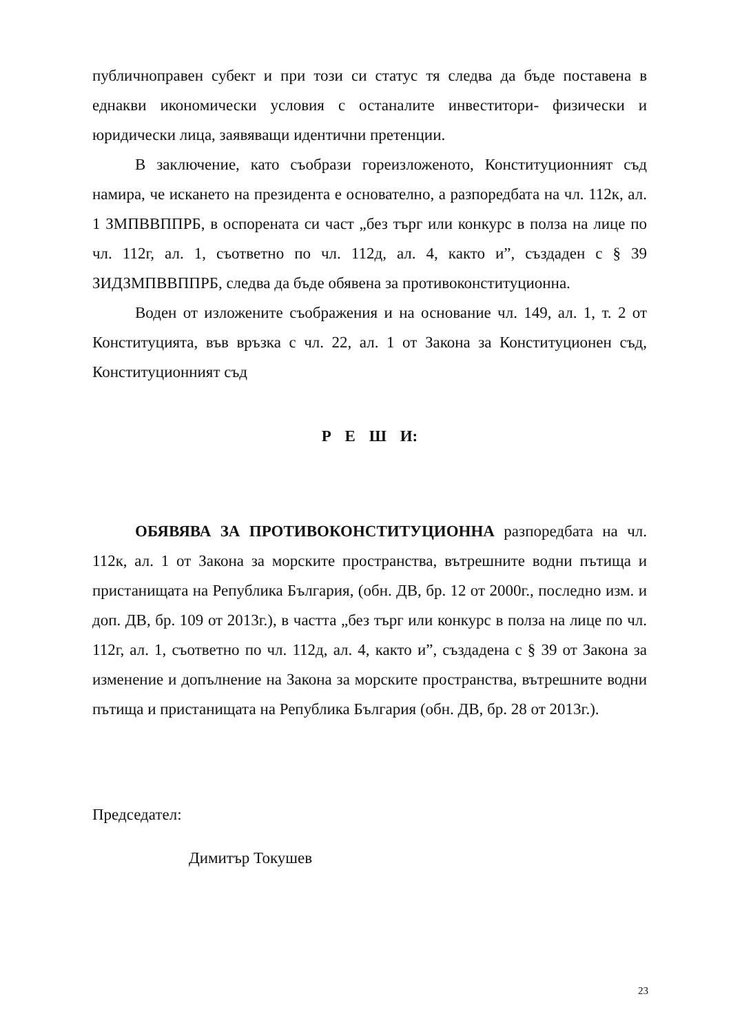публичноправен субект и при този си статус тя следва да бъде поставена в еднакви икономически условия с останалите инвеститори- физически и юридически лица, заявяващи идентични претенции.
В заключение, като съобрази гореизложеното, Конституционният съд намира, че искането на президента е основателно, а разпоредбата на чл. 112к, ал. 1 ЗМПВВППРБ, в оспорената си част „без търг или конкурс в полза на лице по чл. 112г, ал. 1, съответно по чл. 112д, ал. 4, както и”, създаден с § 39 ЗИДЗМПВВППРБ, следва да бъде обявена за противоконституционна.
Воден от изложените съображения и на основание чл. 149, ал. 1, т. 2 от Конституцията, във връзка с чл. 22, ал. 1 от Закона за Конституционен съд, Конституционният съд
Р Е Ш И:
ОБЯВЯВА ЗА ПРОТИВОКОНСТИТУЦИОННА разпоредбата на чл. 112к, ал. 1 от Закона за морските пространства, вътрешните водни пътища и пристанищата на Република България, (обн. ДВ, бр. 12 от 2000г., последно изм. и доп. ДВ, бр. 109 от 2013г.), в частта „без търг или конкурс в полза на лице по чл. 112г, ал. 1, съответно по чл. 112д, ал. 4, както и”, създадена с § 39 от Закона за изменение и допълнение на Закона за морските пространства, вътрешните водни пътища и пристанищата на Република България (обн. ДВ, бр. 28 от 2013г.).
Председател:
Димитър Токушев
23